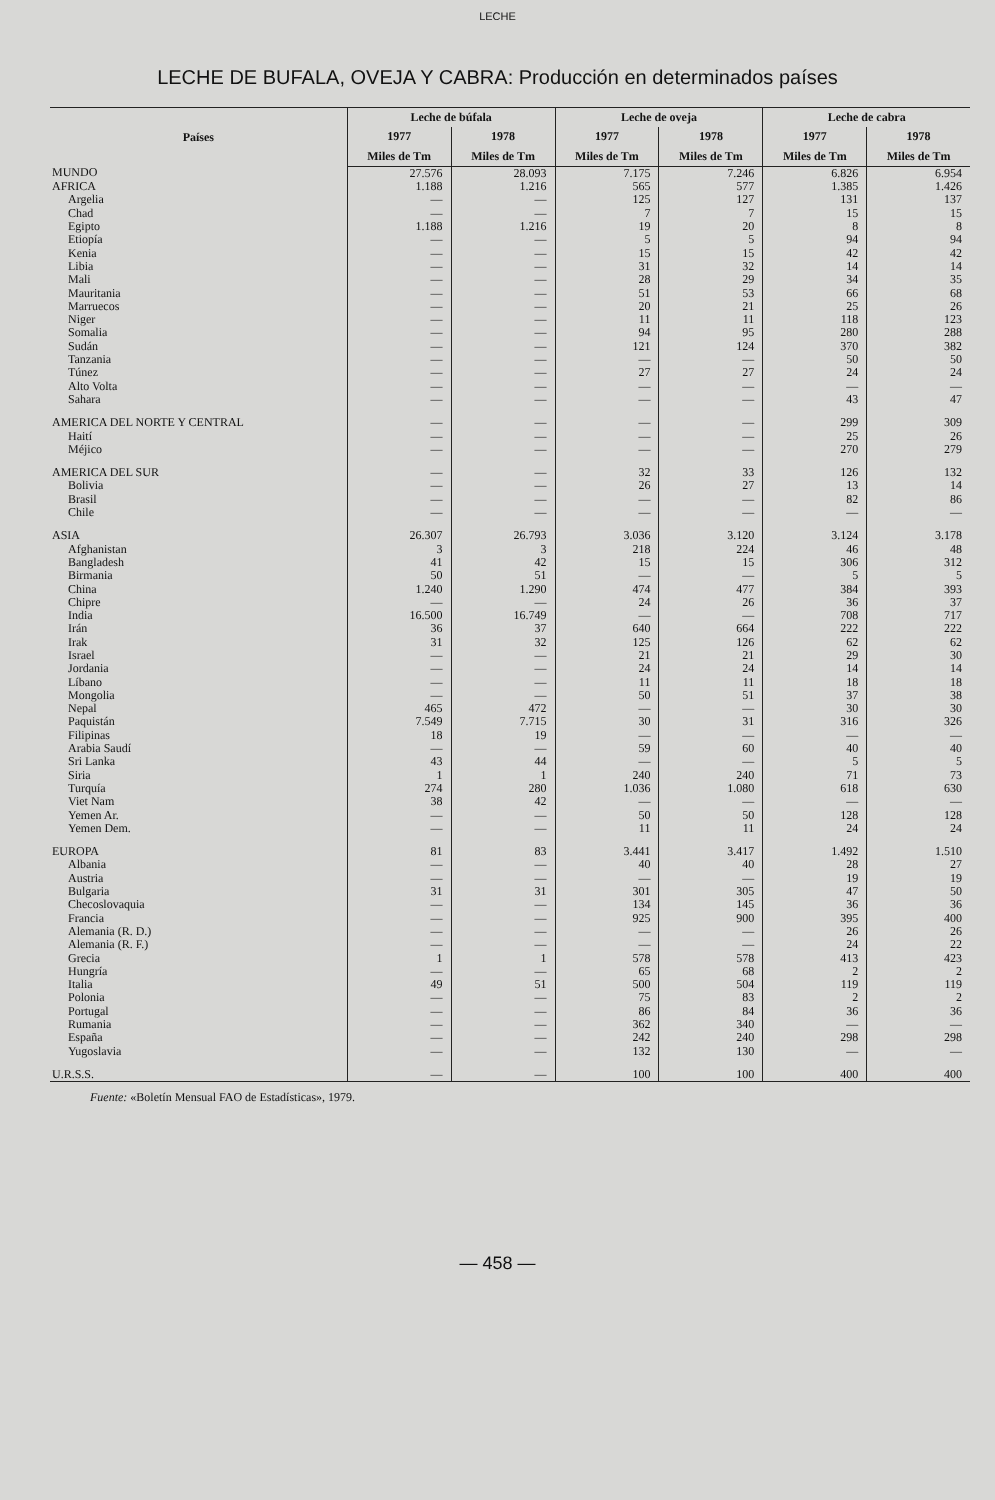LECHE
LECHE DE BUFALA, OVEJA Y CABRA: Producción en determinados países
| Países | Leche de búfala | | Leche de oveja | | Leche de cabra | |
| --- | --- | --- | --- | --- | --- | --- |
| | 1977 | 1978 | 1977 | 1978 | 1977 | 1978 |
| | Miles de Tm | Miles de Tm | Miles de Tm | Miles de Tm | Miles de Tm | Miles de Tm |
| MUNDO | 27.576 | 28.093 | 7.175 | 7.246 | 6.826 | 6.954 |
| AFRICA | 1.188 | 1.216 | 565 | 577 | 1.385 | 1.426 |
| Argelia | — | — | 125 | 127 | 131 | 137 |
| Chad | — | — | 7 | 7 | 15 | 15 |
| Egipto | 1.188 | 1.216 | 19 | 20 | 8 | 8 |
| Etiopía | — | — | 5 | 5 | 94 | 94 |
| Kenia | — | — | 15 | 15 | 42 | 42 |
| Libia | — | — | 31 | 32 | 14 | 14 |
| Mali | — | — | 28 | 29 | 34 | 35 |
| Mauritania | — | — | 51 | 53 | 66 | 68 |
| Marruecos | — | — | 20 | 21 | 25 | 26 |
| Niger | — | — | 11 | 11 | 118 | 123 |
| Somalia | — | — | 94 | 95 | 280 | 288 |
| Sudán | — | — | 121 | 124 | 370 | 382 |
| Tanzania | — | — | — | — | 50 | 50 |
| Túnez | — | — | 27 | 27 | 24 | 24 |
| Alto Volta | — | — | — | — | — | — |
| Sahara | — | — | — | — | 43 | 47 |
| AMERICA DEL NORTE Y CENTRAL | — | — | — | — | 299 | 309 |
| Haití | — | — | — | — | 25 | 26 |
| Méjico | — | — | — | — | 270 | 279 |
| AMERICA DEL SUR | — | — | 32 | 33 | 126 | 132 |
| Bolivia | — | — | 26 | 27 | 13 | 14 |
| Brasil | — | — | — | — | 82 | 86 |
| Chile | — | — | — | — | — | — |
| ASIA | 26.307 | 26.793 | 3.036 | 3.120 | 3.124 | 3.178 |
| Afghanistan | 3 | 3 | 218 | 224 | 46 | 48 |
| Bangladesh | 41 | 42 | 15 | 15 | 306 | 312 |
| Birmania | 50 | 51 | — | — | 5 | 5 |
| China | 1.240 | 1.290 | 474 | 477 | 384 | 393 |
| Chipre | — | — | 24 | 26 | 36 | 37 |
| India | 16.500 | 16.749 | — | — | 708 | 717 |
| Irán | 36 | 37 | 640 | 664 | 222 | 222 |
| Irak | 31 | 32 | 125 | 126 | 62 | 62 |
| Israel | — | — | 21 | 21 | 29 | 30 |
| Jordania | — | — | 24 | 24 | 14 | 14 |
| Líbano | — | — | 11 | 11 | 18 | 18 |
| Mongolia | — | — | 50 | 51 | 37 | 38 |
| Nepal | 465 | 472 | — | — | 30 | 30 |
| Paquistán | 7.549 | 7.715 | 30 | 31 | 316 | 326 |
| Filipinas | 18 | 19 | — | — | — | — |
| Arabia Saudí | — | — | 59 | 60 | 40 | 40 |
| Sri Lanka | 43 | 44 | — | — | 5 | 5 |
| Siria | 1 | 1 | 240 | 240 | 71 | 73 |
| Turquía | 274 | 280 | 1.036 | 1.080 | 618 | 630 |
| Viet Nam | 38 | 42 | — | — | — | — |
| Yemen Ar. | — | — | 50 | 50 | 128 | 128 |
| Yemen Dem. | — | — | 11 | 11 | 24 | 24 |
| EUROPA | 81 | 83 | 3.441 | 3.417 | 1.492 | 1.510 |
| Albania | — | — | 40 | 40 | 28 | 27 |
| Austria | — | — | — | — | 19 | 19 |
| Bulgaria | 31 | 31 | 301 | 305 | 47 | 50 |
| Checoslovaquia | — | — | 134 | 145 | 36 | 36 |
| Francia | — | — | 925 | 900 | 395 | 400 |
| Alemania (R. D.) | — | — | — | — | 26 | 26 |
| Alemania (R. F.) | — | — | — | — | 24 | 22 |
| Grecia | 1 | 1 | 578 | 578 | 413 | 423 |
| Hungría | — | — | 65 | 68 | 2 | 2 |
| Italia | 49 | 51 | 500 | 504 | 119 | 119 |
| Polonia | — | — | 75 | 83 | 2 | 2 |
| Portugal | — | — | 86 | 84 | 36 | 36 |
| Rumania | — | — | 362 | 340 | — | — |
| España | — | — | 242 | 240 | 298 | 298 |
| Yugoslavia | — | — | 132 | 130 | — | — |
| U.R.S.S. | — | — | 100 | 100 | 400 | 400 |
Fuente: «Boletín Mensual FAO de Estadísticas», 1979.
— 458 —